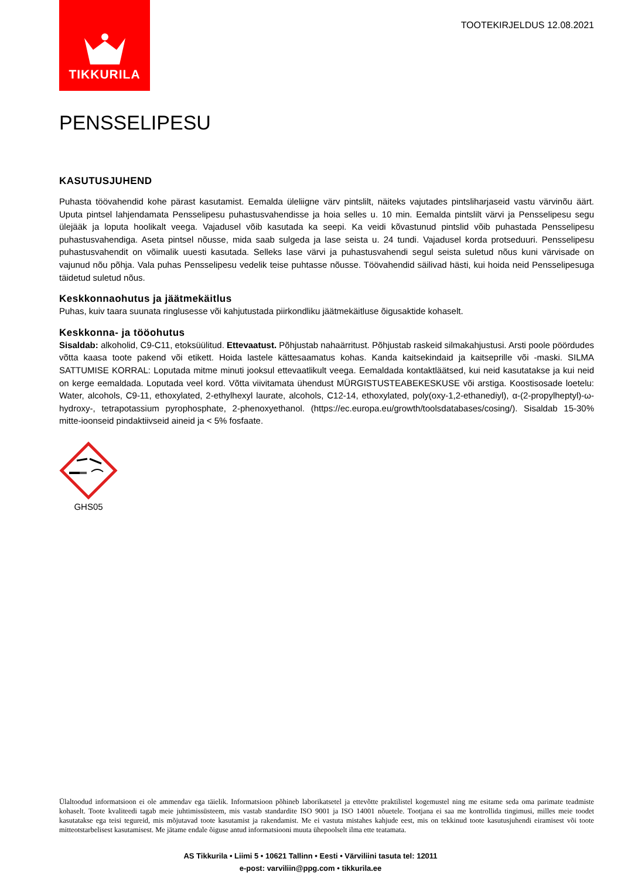TIKKURILA
TOOTEKIRJELDUS 12.08.2021
PENSSELIPESU
KASUTUSJUHEND
Puhasta töövahendid kohe pärast kasutamist. Eemalda üleliigne värv pintslilt, näiteks vajutades pintsliharjaseid vastu värvinõu äärt. Uputa pintsel lahjendamata Pensselipesu puhastusvahendisse ja hoia selles u. 10 min. Eemalda pintslilt värvi ja Pensselipesu segu ülejääk ja loputa hoolikalt veega. Vajadusel võib kasutada ka seepi. Ka veidi kõvastunud pintslid võib puhastada Pensselipesu puhastusvahendiga. Aseta pintsel nõusse, mida saab sulgeda ja lase seista u. 24 tundi. Vajadusel korda protseduuri. Pensselipesu puhastusvahendit on võimalik uuesti kasutada. Selleks lase värvi ja puhastusvahendi segul seista suletud nõus kuni värvisade on vajunud nõu põhja. Vala puhas Pensselipesu vedelik teise puhtasse nõusse. Töövahendid säilivad hästi, kui hoida neid Pensselipesuga täidetud suletud nõus.
Keskkonnaohutus ja jäätmekäitlus
Puhas, kuiv taara suunata ringlusesse või kahjutustada piirkondliku jäätmekäitluse õigusaktide kohaselt.
Keskkonna- ja tööohutus
Sisaldab: alkoholid, C9-C11, etoksüülitud. Ettevaatust. Põhjustab nahaärritust. Põhjustab raskeid silmakahjustusi. Arsti poole pöördudes võtta kaasa toote pakend või etikett. Hoida lastele kättesaamatus kohas. Kanda kaitsekindaid ja kaitseprille või -maski. SILMA SATTUMISE KORRAL: Loputada mitme minuti jooksul ettevaatlikult veega. Eemaldada kontaktläätsed, kui neid kasutatakse ja kui neid on kerge eemaldada. Loputada veel kord. Võtta viivitamata ühendust MÜRGISTUSTEABEKESKUSE või arstiga. Koostisosade loetelu: Water, alcohols, C9-11, ethoxylated, 2-ethylhexyl laurate, alcohols, C12-14, ethoxylated, poly(oxy-1,2-ethanediyl), α-(2-propylheptyl)-ω-hydroxy-, tetrapotassium pyrophosphate, 2-phenoxyethanol. (https://ec.europa.eu/growth/toolsdatabases/cosing/). Sisaldab 15-30% mitte-ioonseid pindaktiivseid aineid ja < 5% fosfaate.
GHS05
Ülaltoodud informatsioon ei ole ammendav ega täielik. Informatsioon põhineb laborikatsetel ja ettevõtte praktilistel kogemustel ning me esitame seda oma parimate teadmiste kohaselt. Toote kvaliteedi tagab meie juhtimissüsteem, mis vastab standardite ISO 9001 ja ISO 14001 nõuetele. Tootjana ei saa me kontrollida tingimusi, milles meie toodet kasutatakse ega teisi tegureid, mis mõjutavad toote kasutamist ja rakendamist. Me ei vastuta mistahes kahjude eest, mis on tekkinud toote kasutusjuhendi eiramisest või toote mitteotstarbelisest kasutamisest. Me jätame endale õiguse antud informatsiooni muuta ühepoolselt ilma ette teatamata.
AS Tikkurila • Liimi 5 • 10621 Tallinn • Eesti • Värviliini tasuta tel: 12011
e-post: varviliin@ppg.com • tikkurila.ee